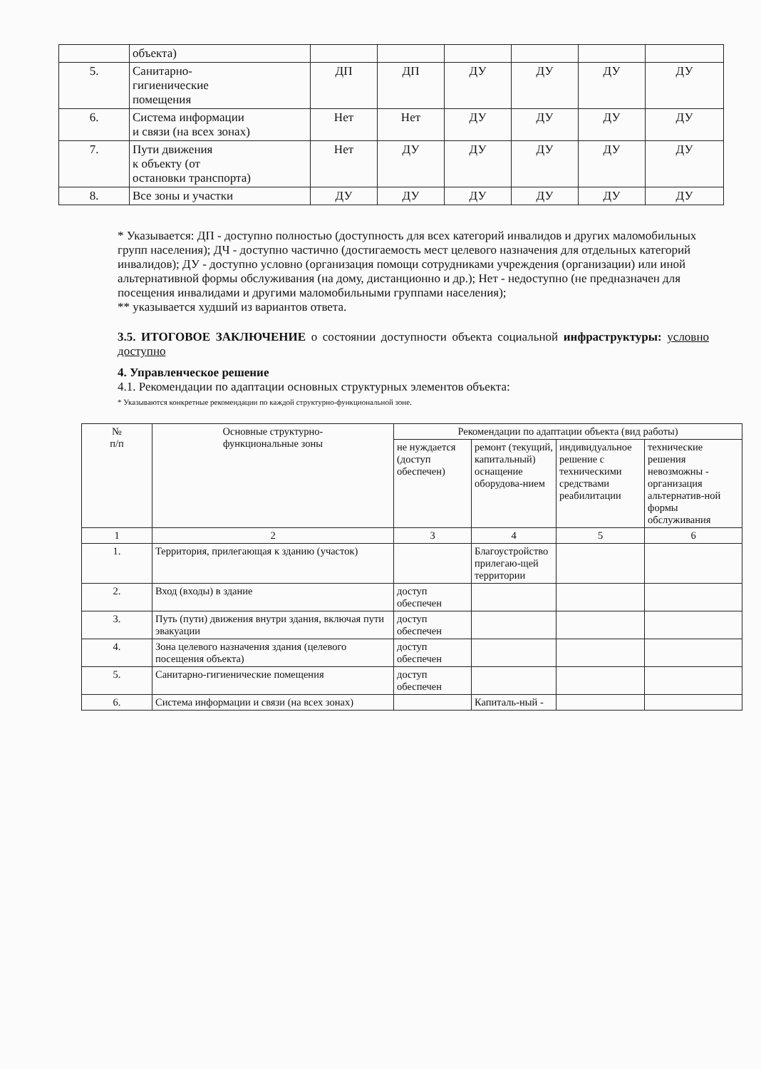| | объекта) | | | | | | |
| 5. | Санитарно- гигиенические помещения | ДП | ДП | ДУ | ДУ | ДУ | ДУ |
| 6. | Система информации и связи (на всех зонах) | Нет | Нет | ДУ | ДУ | ДУ | ДУ |
| 7. | Пути движения к объекту (от остановки транспорта) | Нет | ДУ | ДУ | ДУ | ДУ | ДУ |
| 8. | Все зоны и участки | ДУ | ДУ | ДУ | ДУ | ДУ | ДУ |
* Указывается: ДП - доступно полностью (доступность для всех категорий инвалидов и других маломобильных групп населения); ДЧ - доступно частично (достигаемость мест целевого назначения для отдельных категорий инвалидов); ДУ - доступно условно (организация помощи сотрудниками учреждения (организации) или иной альтернативной формы обслуживания (на дому, дистанционно и др.); Нет - недоступно (не предназначен для посещения инвалидами и другими маломобильными группами населения);
** указывается худший из вариантов ответа.
3.5. ИТОГОВОЕ ЗАКЛЮЧЕНИЕ о состоянии доступности объекта социальной инфраструктуры: условно доступно
4. Управленческое решение
4.1. Рекомендации по адаптации основных структурных элементов объекта:
* Указываются конкретные рекомендации по каждой структурно-функциональной зоне.
| № п/п | Основные структурно- функциональные зоны | Рекомендации по адаптации объекта (вид работы) | | | |
| --- | --- | --- | --- | --- | --- |
| | | не нуждается (доступ обеспечен) | ремонт (текущий, капитальный) оснащение оборудова-нием | индивидуальное решение с техническими средствами реабилитации | технические решения невозможны - организация альтернатив-ной формы обслуживания |
| 1 | 2 | 3 | 4 | 5 | 6 |
| 1. | Территория, прилегающая к зданию (участок) | | Благоустройство прилегаю-щей территории | | |
| 2. | Вход (входы) в здание | доступ обеспечен | | | |
| 3. | Путь (пути) движения внутри здания, включая пути эвакуации | доступ обеспечен | | | |
| 4. | Зона целевого назначения здания (целевого посещения объекта) | доступ обеспечен | | | |
| 5. | Санитарно-гигиенические помещения | доступ обеспечен | | | |
| 6. | Система информации и связи (на всех зонах) | | Капиталь-ный - | | |